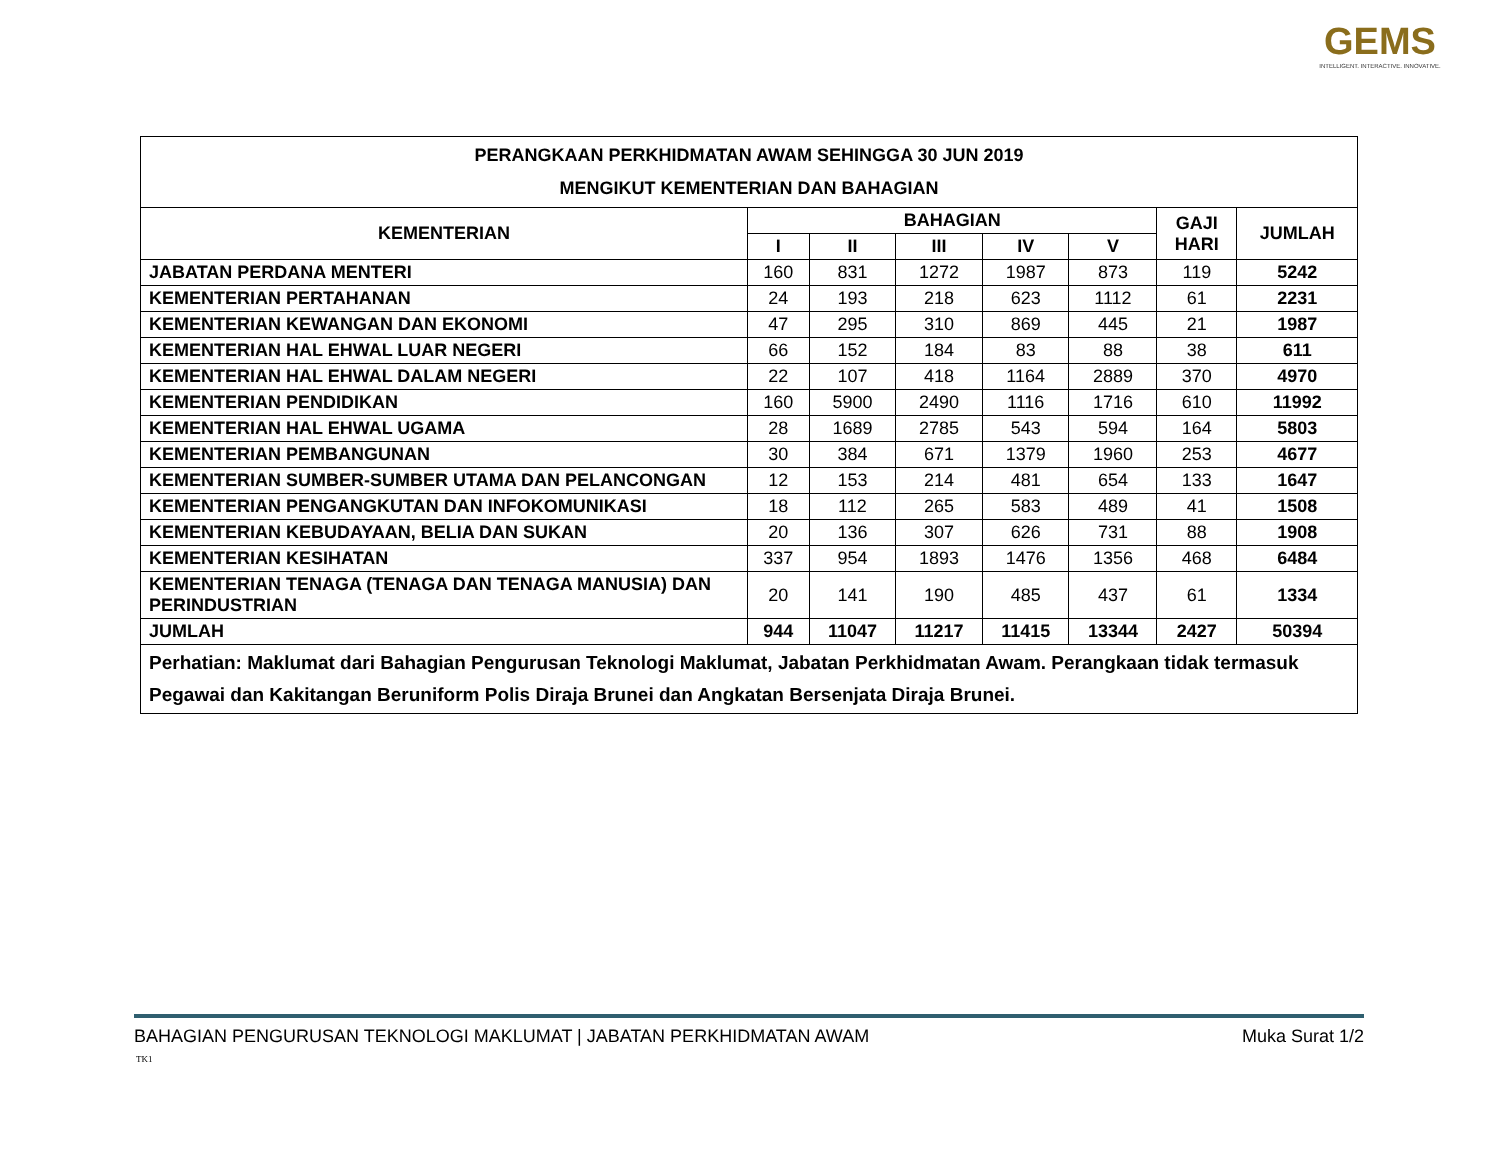GEMS
INTELLIGENT. INTERACTIVE. INNOVATIVE.
| PERANGKAAN PERKHIDMATAN AWAM SEHINGGA 30 JUN 2019 MENGIKUT KEMENTERIAN DAN BAHAGIAN | | | | | | | |
| --- | --- | --- | --- | --- | --- | --- | --- |
| KEMENTERIAN | BAHAGIAN | | | | | GAJI HARI | JUMLAH |
| | I | II | III | IV | V | | |
| JABATAN PERDANA MENTERI | 160 | 831 | 1272 | 1987 | 873 | 119 | 5242 |
| KEMENTERIAN PERTAHANAN | 24 | 193 | 218 | 623 | 1112 | 61 | 2231 |
| KEMENTERIAN KEWANGAN DAN EKONOMI | 47 | 295 | 310 | 869 | 445 | 21 | 1987 |
| KEMENTERIAN HAL EHWAL LUAR NEGERI | 66 | 152 | 184 | 83 | 88 | 38 | 611 |
| KEMENTERIAN HAL EHWAL DALAM NEGERI | 22 | 107 | 418 | 1164 | 2889 | 370 | 4970 |
| KEMENTERIAN PENDIDIKAN | 160 | 5900 | 2490 | 1116 | 1716 | 610 | 11992 |
| KEMENTERIAN HAL EHWAL UGAMA | 28 | 1689 | 2785 | 543 | 594 | 164 | 5803 |
| KEMENTERIAN PEMBANGUNAN | 30 | 384 | 671 | 1379 | 1960 | 253 | 4677 |
| KEMENTERIAN SUMBER-SUMBER UTAMA DAN PELANCONGAN | 12 | 153 | 214 | 481 | 654 | 133 | 1647 |
| KEMENTERIAN PENGANGKUTAN DAN INFOKOMUNIKASI | 18 | 112 | 265 | 583 | 489 | 41 | 1508 |
| KEMENTERIAN KEBUDAYAAN, BELIA DAN SUKAN | 20 | 136 | 307 | 626 | 731 | 88 | 1908 |
| KEMENTERIAN KESIHATAN | 337 | 954 | 1893 | 1476 | 1356 | 468 | 6484 |
| KEMENTERIAN TENAGA (TENAGA DAN TENAGA MANUSIA) DAN PERINDUSTRIAN | 20 | 141 | 190 | 485 | 437 | 61 | 1334 |
| JUMLAH | 944 | 11047 | 11217 | 11415 | 13344 | 2427 | 50394 |
| Perhatian: Maklumat dari Bahagian Pengurusan Teknologi Maklumat, Jabatan Perkhidmatan Awam. Perangkaan tidak termasuk Pegawai dan Kakitangan Beruniform Polis Diraja Brunei dan Angkatan Bersenjata Diraja Brunei. | | | | | | | |
BAHAGIAN PENGURUSAN TEKNOLOGI MAKLUMAT | JABATAN PERKHIDMATAN AWAM Muka Surat 1/2
TK1